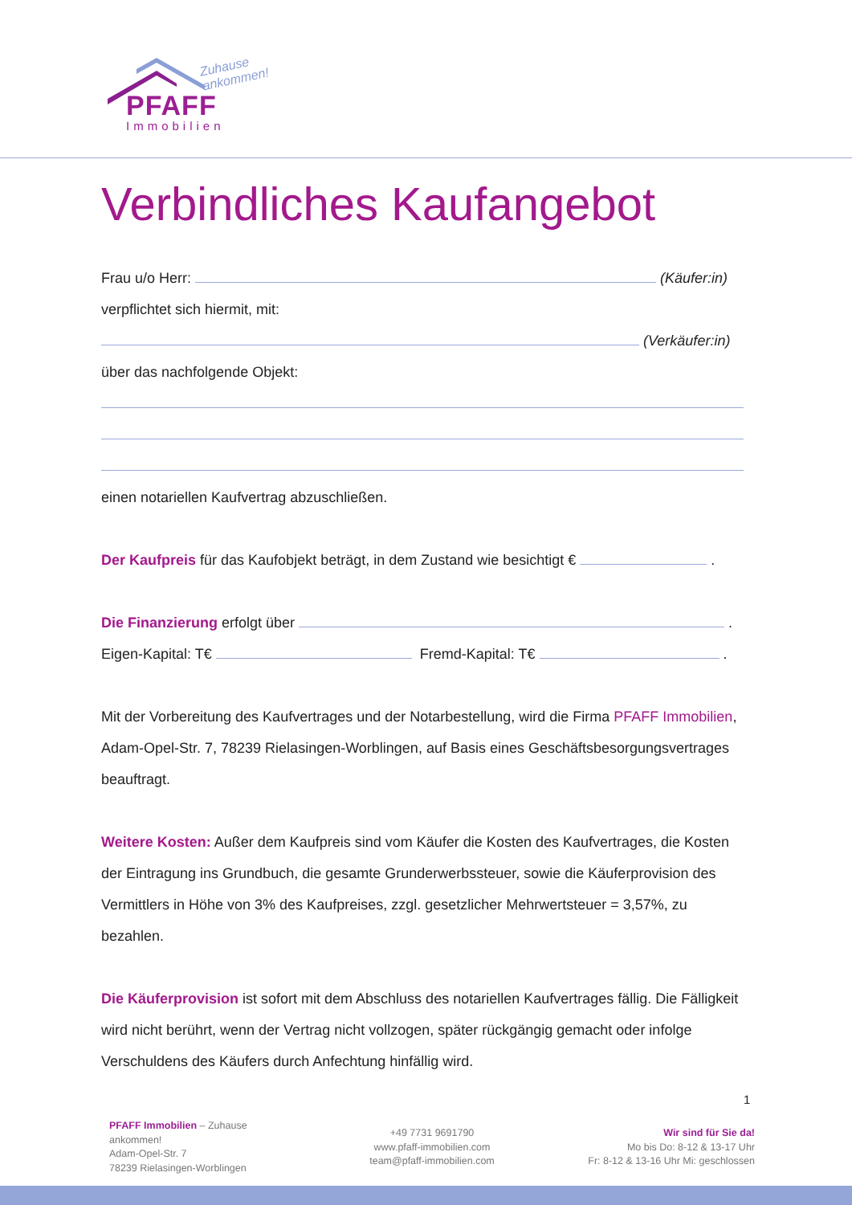Zuhause
ankommen!
PFAFF
Immobilien
Verbindliches Kaufangebot
Frau u/o Herr: (Käufer:in)
verpflichtet sich hiermit, mit:
(Verkäufer:in)
über das nachfolgende Objekt:
einen notariellen Kaufvertrag abzuschließen.
Der Kaufpreis für das Kaufobjekt beträgt, in dem Zustand wie besichtigt € .
Die Finanzierung erfolgt über .
Eigen-Kapital: T€ Fremd-Kapital: T€ .
Mit der Vorbereitung des Kaufvertrages und der Notarbestellung, wird die Firma PFAFF Immobilien, Adam-Opel-Str. 7, 78239 Rielasingen-Worblingen, auf Basis eines Geschäftsbesorgungsvertrages beauftragt.
Weitere Kosten: Außer dem Kaufpreis sind vom Käufer die Kosten des Kaufvertrages, die Kosten der Eintragung ins Grundbuch, die gesamte Grunderwerbssteuer, sowie die Käuferprovision des Vermittlers in Höhe von 3% des Kaufpreises, zzgl. gesetzlicher Mehrwertsteuer = 3,57%, zu bezahlen.
Die Käuferprovision ist sofort mit dem Abschluss des notariellen Kaufvertrages fällig. Die Fälligkeit wird nicht berührt, wenn der Vertrag nicht vollzogen, später rückgängig gemacht oder infolge Verschuldens des Käufers durch Anfechtung hinfällig wird.
1
PFAFF Immobilien – Zuhause ankommen!
Adam-Opel-Str. 7
78239 Rielasingen-Worblingen
+49 7731 9691790
www.pfaff-immobilien.com
team@pfaff-immobilien.com
Wir sind für Sie da!
Mo bis Do: 8-12 & 13-17 Uhr
Fr: 8-12 & 13-16 Uhr Mi: geschlossen